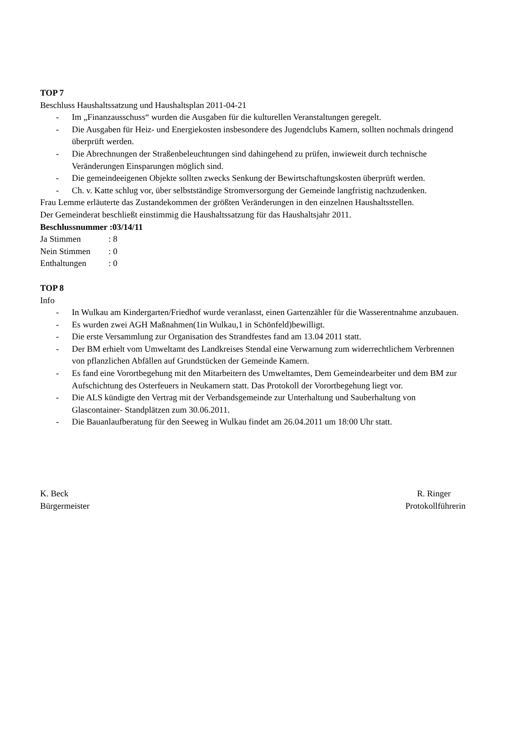TOP 7
Beschluss Haushaltssatzung und Haushaltsplan 2011-04-21
- Im „Finanzausschuss“ wurden die Ausgaben für die kulturellen Veranstaltungen geregelt.
- Die Ausgaben für Heiz- und Energiekosten insbesondere des Jugendclubs Kamern, sollten nochmals dringend überprüft werden.
- Die Abrechnungen der Straßenbeleuchtungen sind dahingehend zu prüfen, inwieweit durch technische Veränderungen Einsparungen möglich sind.
- Die gemeindeeigenen Objekte sollten zwecks Senkung der Bewirtschaftungskosten überprüft werden.
- Ch. v. Katte schlug vor, über selbstständige Stromversorgung der Gemeinde langfristig nachzudenken.
Frau Lemme erläuterte das Zustandekommen der größten Veränderungen in den einzelnen Haushaltsstellen.
Der Gemeinderat beschließt einstimmig die Haushaltssatzung für das Haushaltsjahr 2011.
Beschlussnummer :03/14/11
Ja Stimmen: 8
Nein Stimmen: 0
Enthaltungen: 0
TOP 8
Info
- In Wulkau am Kindergarten/Friedhof wurde veranlasst, einen Gartenzähler für die Wasserentnahme anzubauen.
- Es wurden zwei AGH Maßnahmen(1in Wulkau,1 in Schönfeld)bewilligt.
- Die erste Versammlung zur Organisation des Strandfestes fand am 13.04 2011 statt.
- Der BM erhielt vom Umweltamt des Landkreises Stendal eine Verwarnung zum widerrechtlichem Verbrennen von pflanzlichen Abfällen auf Grundstücken der Gemeinde Kamern.
- Es fand eine Vorortbegehung mit den Mitarbeitern des Umweltamtes, Dem Gemeindearbeiter und dem BM zur Aufschichtung des Osterfeuers in Neukamern statt. Das Protokoll der Vorortbegehung liegt vor.
- Die ALS kündigte den Vertrag mit der Verbandsgemeinde zur Unterhaltung und Sauberhaltung von Glascontainer- Standplätzen zum 30.06.2011.
- Die Bauanlaufberatung für den Seeweg in Wulkau findet am 26.04.2011 um 18:00 Uhr statt.
K. Beck
Bürgermeister
R. Ringer
Protokollführerin